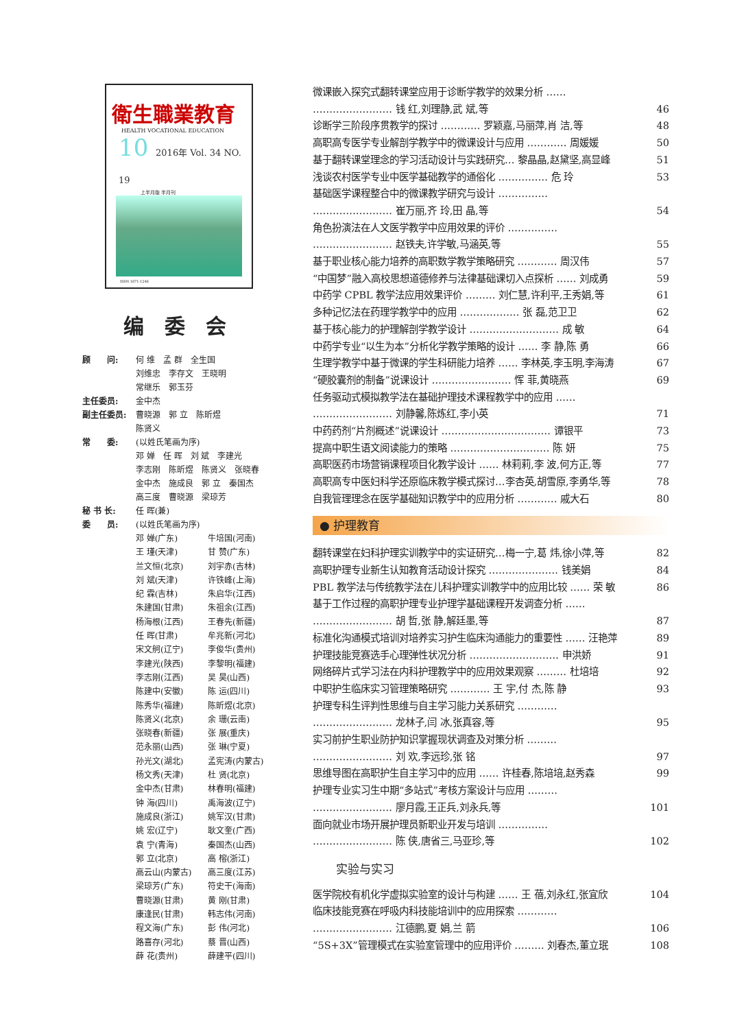衛生職業教育
HEALTH VOCATIONAL EDUCATION
10 2016年 Vol. 34 NO. 19
上半月版 半月刊
ISSN 1671-1246
编委会
顾　　问: 何 维　孟 群　全生国
刘维忠　李存文　王晓明
常继乐　郭玉芬
主任委员: 金中杰
副主任委员: 曹晓源　郭 立　陈昕煜
陈贤义
常　　委: (以姓氏笔画为序)
邓 婵　任 晖　刘 斌　李建光
李志刚　陈昕煜　陈贤义　张晓春
金中杰　施成良　郭 立　秦国杰
高三度　曹晓源　梁琼芳
秘 书 长: 任 晖(兼)
委　　员: (以姓氏笔画为序)
邓 婵(广东) 牛培国(河南) 王 瑾(天津) 甘 赞(广东) 兰文恒(北京) 刘宇赤(吉林) 刘 斌(天津) 许铁峰(上海) 纪 霖(吉林) 朱启华(江西) 朱建国(甘肃) 朱祖余(江西) 杨海根(江西) 王春先(新疆) 任 晖(甘肃) 牟兆新(河北) 宋文舸(辽宁) 李俊华(贵州) 李建光(陕西) 李黎明(福建) 李志刚(江西) 吴 昊(山西) 陈建中(安徽) 陈 运(四川) 陈秀华(福建) 陈昕煜(北京) 陈贤义(北京) 余 珊(云南) 张晓春(新疆) 张 展(重庆) 范永丽(山西) 张 琳(宁夏) 孙光文(湖北) 孟宪涛(内蒙古) 杨文秀(天津) 杜 贤(北京) 金中杰(甘肃) 林春明(福建) 钟 海(四川) 禹海波(辽宁) 施成良(浙江) 姚军汉(甘肃) 姚 宏(辽宁) 耿文奎(广西) 袁 宁(青海) 秦国杰(山西) 郭 立(北京) 高 榕(浙江) 高云山(内蒙古) 高三度(江苏) 梁琼芳(广东) 符史干(海南) 曹晓源(甘肃) 黄 刚(甘肃) 康逢民(甘肃) 韩志伟(河南) 程文海(广东) 彭 伟(河北) 路喜存(河北) 蔡 晋(山西) 薛 花(贵州) 薛建平(四川)
微课嵌入探究式翻转课堂应用于诊断学教学的效果分析 ……
…………………… 钱 红,刘理静,武 斌,等
46
诊断学三阶段序贯教学的探讨 ………… 罗颖嘉,马丽萍,肖 洁,等 48
高职高专医学专业解剖学教学中的微课设计与应用 ………… 周媛媛 50
基于翻转课堂理念的学习活动设计与实践研究… 黎晶晶,赵黛坚,高显峰 51
浅谈农村医学专业中医学基础教学的通俗化 …………… 危 玲 53
基础医学课程整合中的微课教学研究与设计 ……………
…………………… 崔万丽,齐 玲,田 晶,等
54
角色扮演法在人文医学教学中应用效果的评价 ……………
…………………… 赵铁夫,许学敏,马涵英,等
55
基于职业核心能力培养的高职数学教学策略研究 ………… 周汉伟 57
“中国梦”融入高校思想道德修养与法律基础课切入点探析 …… 刘成勇 59
中药学 CPBL 教学法应用效果评价 ……… 刘仁慧,许利平,王秀娟,等 61
多种记忆法在药理学教学中的应用 ……………… 张 磊,范卫卫 62
基于核心能力的护理解剖学教学设计 ……………………… 成 敏 64
中药学专业“以生为本”分析化学教学策略的设计 …… 李 静,陈 勇 66
生理学教学中基于微课的学生科研能力培养 …… 李林英,李玉明,李海涛 67
“硬胶囊剂的制备”说课设计 …………………… 恽 菲,黄晓燕 69
任务驱动式模拟教学法在基础护理技术课程教学中的应用 ……
…………………… 刘静馨,陈炼红,李小英
71
中药药剂“片剂概述”说课设计 …………………………… 谭银平 73
提高中职生语文阅读能力的策略 ………………………… 陈 妍 75
高职医药市场营销课程项目化教学设计 …… 林莉莉,李 波,何方正,等 77
高职高专中医妇科学还原临床教学模式探讨…李杏英,胡雪原,李勇华,等 78
自我管理理念在医学基础知识教学中的应用分析 ………… 戚大石 80
● 护理教育
翻转课堂在妇科护理实训教学中的实证研究…梅一宁,葛 炜,徐小萍,等 82
高职护理专业新生认知教育活动设计探究 ………………… 钱美娟 84
PBL 教学法与传统教学法在儿科护理实训教学中的应用比较 …… 荣 敏 86
基于工作过程的高职护理专业护理学基础课程开发调查分析 ……
…………………… 胡 哲,张 静,解廷墨,等
87
标准化沟通模式培训对培养实习护生临床沟通能力的重要性 …… 汪艳萍 89
护理技能竞赛选手心理弹性状况分析 ……………………… 申洪娇 91
网络碎片式学习法在内科护理教学中的应用效果观察 ……… 杜培培 92
中职护生临床实习管理策略研究 ………… 王 宇,付 杰,陈 静 93
护理专科生评判性思维与自主学习能力关系研究 …………
…………………… 龙林子,闫 冰,张真容,等
95
实习前护生职业防护知识掌握现状调查及对策分析 ………
…………………… 刘 欢,李远珍,张 铭
97
思维导图在高职护生自主学习中的应用 …… 许桂春,陈培培,赵秀森 99
护理专业实习生中期“多站式”考核方案设计与应用 ………
…………………… 廖月霞,王正兵,刘永兵,等
101
面向就业市场开展护理员新职业开发与培训 ……………
…………………… 陈 侠,唐省三,马亚珍,等
102
实验与实习
医学院校有机化学虚拟实验室的设计与构建 …… 王 蓓,刘永红,张宜欣 104
临床技能竞赛在呼吸内科技能培训中的应用探索 …………
…………………… 江德鹏,夏 娟,兰 箭
106
“5S+3X”管理模式在实验室管理中的应用评价 ……… 刘春杰,董立珉 108